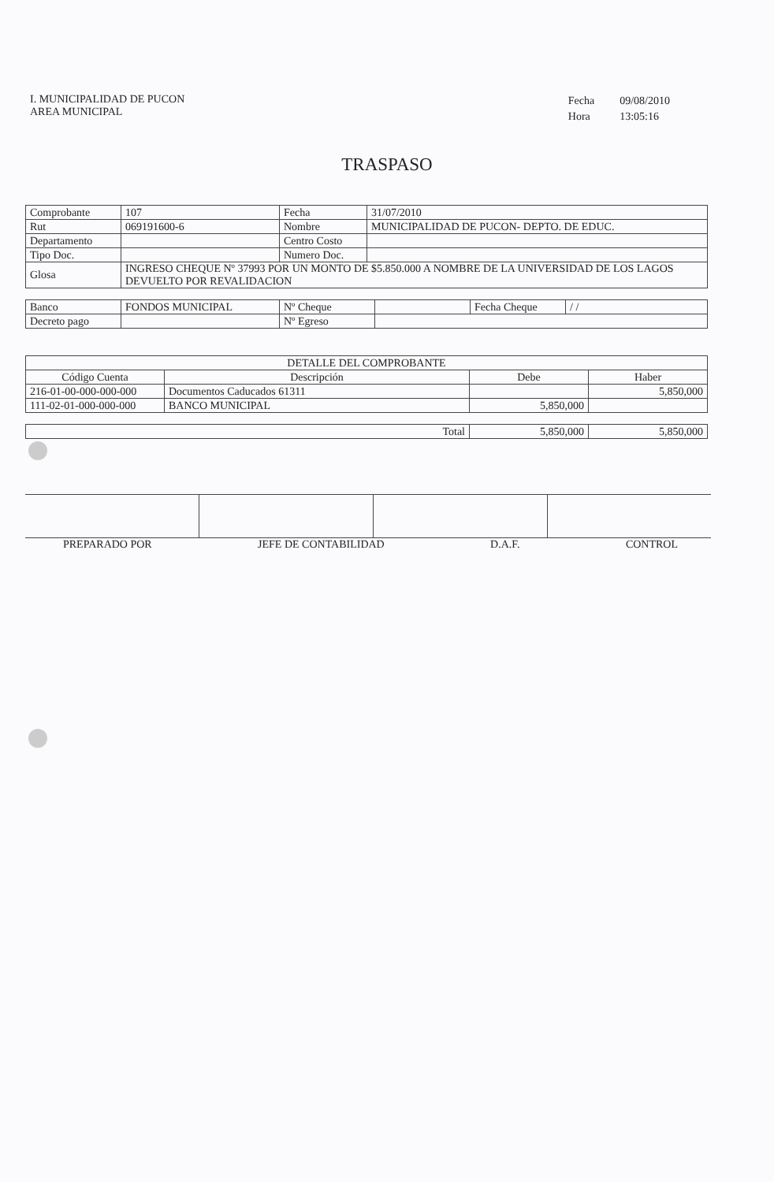I. MUNICIPALIDAD DE PUCON
AREA MUNICIPAL
| Fecha | 09/08/2010 |
| Hora | 13:05:16 |
TRASPASO
| Comprobante | 107 | Fecha | 31/07/2010 |
| Rut | 069191600-6 | Nombre | MUNICIPALIDAD DE PUCON- DEPTO. DE EDUC. |
| Departamento | | Centro Costo | |
| Tipo Doc. | | Numero Doc. | |
| Glosa | INGRESO CHEQUE Nº 37993 POR UN MONTO DE $5.850.000 A NOMBRE DE LA UNIVERSIDAD DE LOS LAGOS DEVUELTO POR REVALIDACION | | |
| Banco | FONDOS MUNICIPAL | Nº Cheque | | Fecha Cheque | / / |
| Decreto pago | | Nº Egreso | | | |
| DETALLE DEL COMPROBANTE | | | |
| --- | --- | --- | --- |
| Código Cuenta | Descripción | Debe | Haber |
| 216-01-00-000-000-000 | Documentos Caducados 61311 | | 5,850,000 |
| 111-02-01-000-000-000 | BANCO MUNICIPAL | 5,850,000 | |
| Total | 5,850,000 | 5,850,000 |
PREPARADO POR JEFE DE CONTABILIDAD D.A.F. CONTROL